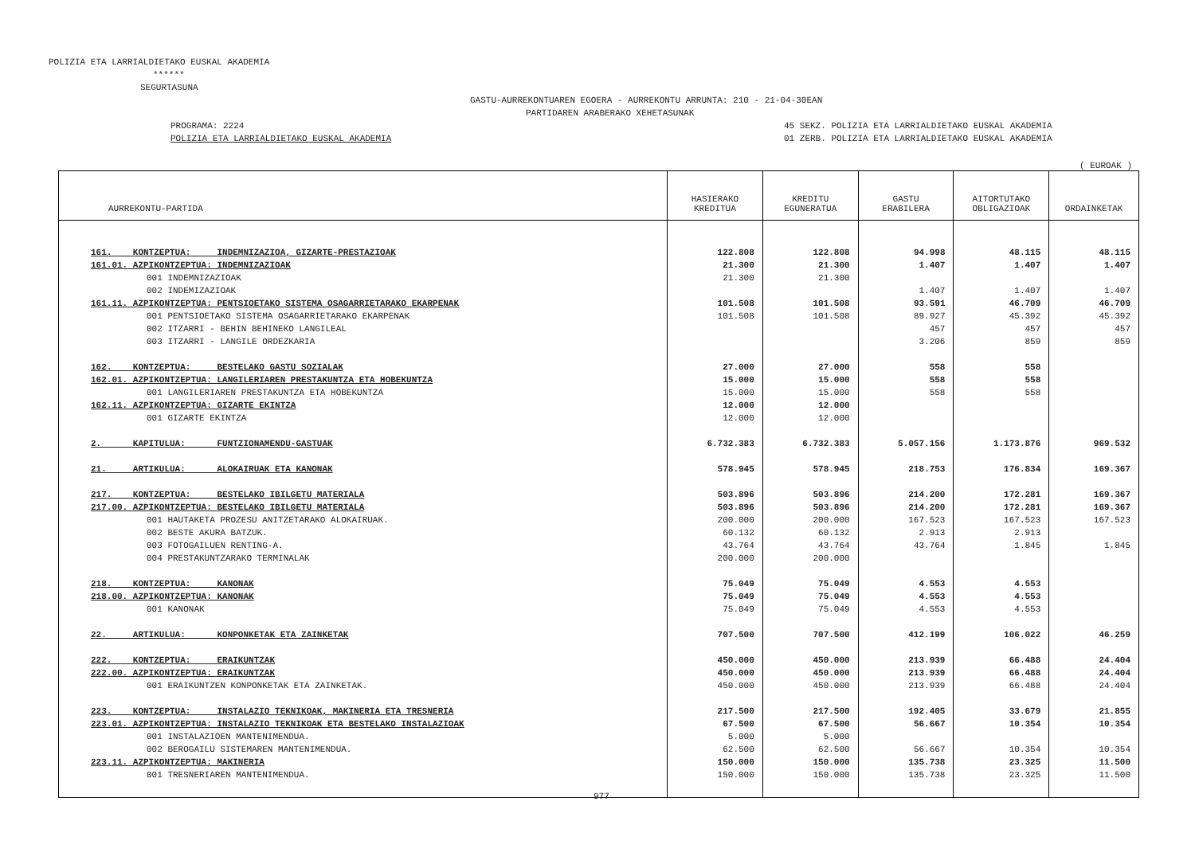POLIZIA ETA LARRIALDIETAKO EUSKAL AKADEMIA
******
SEGURTASUNA
GASTU-AURREKONTUAREN EGOERA - AURREKONTU ARRUNTA: 210 - 21-04-30EAN
PARTIDAREN ARABERAKO XEHETASUNAK
PROGRAMA: 2224 45 SEKZ. POLIZIA ETA LARRIALDIETAKO EUSKAL AKADEMIA
POLIZIA ETA LARRIALDIETAKO EUSKAL AKADEMIA 01 ZERB. POLIZIA ETA LARRIALDIETAKO EUSKAL AKADEMIA
( EUROAK )
| AURREKONTU-PARTIDA | HASIERAKO KREDITUA | KREDITU EGUNERATUA | GASTU ERABILERA | AITORTUTAKO OBLIGAZIOAK | ORDAINKETAK |
| --- | --- | --- | --- | --- | --- |
| 161. KONTZEPTUA: INDEMNIZAZIOA, GIZARTE-PRESTAZIOAK | 122.808 | 122.808 | 94.998 | 48.115 | 48.115 |
| 161.01. AZPIKONTZEPTUA: INDEMNIZAZIOAK | 21.300 | 21.300 | 1.407 | 1.407 | 1.407 |
| 001 INDEMNIZAZIOAK | 21.300 | 21.300 | | | |
| 002 INDEMIZAZIOAK | | | 1.407 | 1.407 | 1.407 |
| 161.11. AZPIKONTZEPTUA: PENTSIOETAKO SISTEMA OSAGARRIETARAKO EKARPENAK | 101.508 | 101.508 | 93.591 | 46.709 | 46.709 |
| 001 PENTSIOETAKO SISTEMA OSAGARRIETARAKO EKARPENAK | 101.508 | 101.508 | 89.927 | 45.392 | 45.392 |
| 002 ITZARRI - BEHIN BEHINEKO LANGILEAL | | | 457 | 457 | 457 |
| 003 ITZARRI - LANGILE ORDEZKARIA | | | 3.206 | 859 | 859 |
| 162. KONTZEPTUA: BESTELAKO GASTU SOZIALAK | 27.000 | 27.000 | 558 | 558 | |
| 162.01. AZPIKONTZEPTUA: LANGILERIAREN PRESTAKUNTZA ETA HOBEKUNTZA | 15.000 | 15.000 | 558 | 558 | |
| 001 LANGILERIAREN PRESTAKUNTZA ETA HOBEKUNTZA | 15.000 | 15.000 | 558 | 558 | |
| 162.11. AZPIKONTZEPTUA: GIZARTE EKINTZA | 12.000 | 12.000 | | | |
| 001 GIZARTE EKINTZA | 12.000 | 12.000 | | | |
| 2. KAPITULUA: FUNTZIONAMENDU-GASTUAK | 6.732.383 | 6.732.383 | 5.057.156 | 1.173.876 | 969.532 |
| 21. ARTIKULUA: ALOKAIRUAK ETA KANONAK | 578.945 | 578.945 | 218.753 | 176.834 | 169.367 |
| 217. KONTZEPTUA: BESTELAKO IBILGETU MATERIALA | 503.896 | 503.896 | 214.200 | 172.281 | 169.367 |
| 217.00. AZPIKONTZEPTUA: BESTELAKO IBILGETU MATERIALA | 503.896 | 503.896 | 214.200 | 172.281 | 169.367 |
| 001 HAUTAKETA PROZESU ANITZETARAKO ALOKAIRUAK. | 200.000 | 200.000 | 167.523 | 167.523 | 167.523 |
| 002 BESTE AKURA BATZUK. | 60.132 | 60.132 | 2.913 | 2.913 | |
| 003 FOTOGAILUEN RENTING-A. | 43.764 | 43.764 | 43.764 | 1.845 | 1.845 |
| 004 PRESTAKUNTZARAKO TERMINALAK | 200.000 | 200.000 | | | |
| 218. KONTZEPTUA: KANONAK | 75.049 | 75.049 | 4.553 | 4.553 | |
| 218.00. AZPIKONTZEPTUA: KANONAK | 75.049 | 75.049 | 4.553 | 4.553 | |
| 001 KANONAK | 75.049 | 75.049 | 4.553 | 4.553 | |
| 22. ARTIKULUA: KONPONKETAK ETA ZAINKETAK | 707.500 | 707.500 | 412.199 | 106.022 | 46.259 |
| 222. KONTZEPTUA: ERAIKUNTZAK | 450.000 | 450.000 | 213.939 | 66.488 | 24.404 |
| 222.00. AZPIKONTZEPTUA: ERAIKUNTZAK | 450.000 | 450.000 | 213.939 | 66.488 | 24.404 |
| 001 ERAIKUNTZEN KONPONKETAK ETA ZAINKETAK. | 450.000 | 450.000 | 213.939 | 66.488 | 24.404 |
| 223. KONTZEPTUA: INSTALAZIO TEKNIKOAK, MAKINERIA ETA TRESNERIA | 217.500 | 217.500 | 192.405 | 33.679 | 21.855 |
| 223.01. AZPIKONTZEPTUA: INSTALAZIO TEKNIKOAK ETA BESTELAKO INSTALAZIOAK | 67.500 | 67.500 | 56.667 | 10.354 | 10.354 |
| 001 INSTALAZIOEN MANTENIMENDUA. | 5.000 | 5.000 | | | |
| 002 BEROGAILU SISTEMAREN MANTENIMENDUA. | 62.500 | 62.500 | 56.667 | 10.354 | 10.354 |
| 223.11. AZPIKONTZEPTUA: MAKINERIA | 150.000 | 150.000 | 135.738 | 23.325 | 11.500 |
| 001 TRESNERIAREN MANTENIMENDUA. | 150.000 | 150.000 | 135.738 | 23.325 | 11.500 |
977